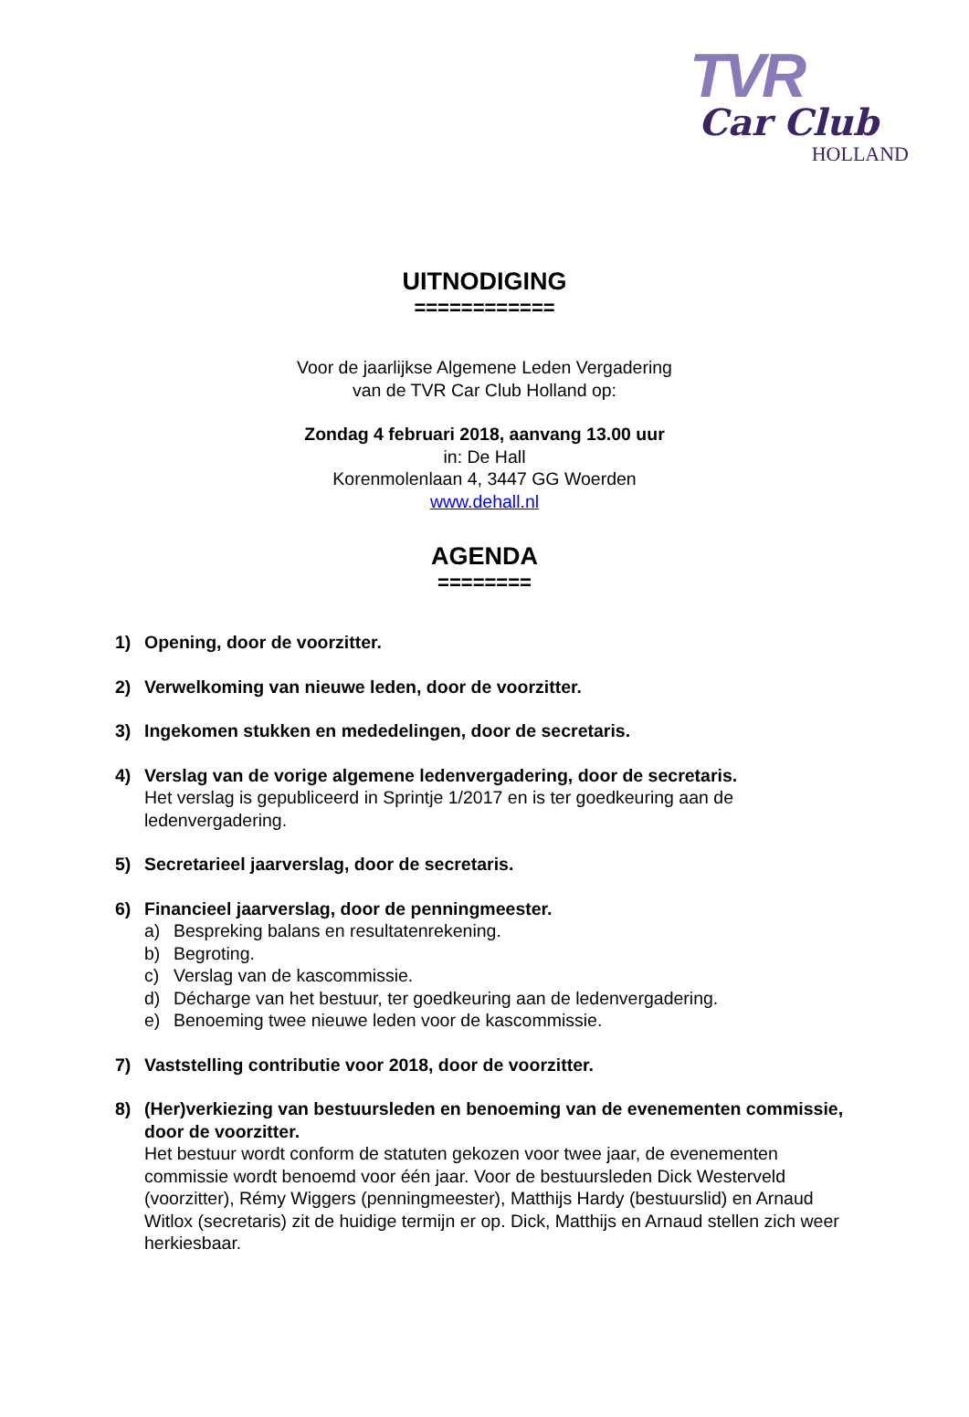TVR
Car Club
HOLLAND
UITNODIGING
============
Voor de jaarlijkse Algemene Leden Vergadering
van de TVR Car Club Holland op:
Zondag 4 februari 2018, aanvang 13.00 uur
in: De Hall
Korenmolenlaan 4, 3447 GG Woerden
www.dehall.nl
AGENDA
========
1) Opening, door de voorzitter.
2) Verwelkoming van nieuwe leden, door de voorzitter.
3) Ingekomen stukken en mededelingen, door de secretaris.
4) Verslag van de vorige algemene ledenvergadering, door de secretaris.
Het verslag is gepubliceerd in Sprintje 1/2017 en is ter goedkeuring aan de ledenvergadering.
5) Secretarieel jaarverslag, door de secretaris.
6) Financieel jaarverslag, door de penningmeester.
a) Bespreking balans en resultatenrekening.
b) Begroting.
c) Verslag van de kascommissie.
d) Décharge van het bestuur, ter goedkeuring aan de ledenvergadering.
e) Benoeming twee nieuwe leden voor de kascommissie.
7) Vaststelling contributie voor 2018, door de voorzitter.
8) (Her)verkiezing van bestuursleden en benoeming van de evenementen commissie, door de voorzitter.
Het bestuur wordt conform de statuten gekozen voor twee jaar, de evenementen commissie wordt benoemd voor één jaar. Voor de bestuursleden Dick Westerveld (voorzitter), Rémy Wiggers (penningmeester), Matthijs Hardy (bestuurslid) en Arnaud Witlox (secretaris) zit de huidige termijn er op. Dick, Matthijs en Arnaud stellen zich weer herkiesbaar.